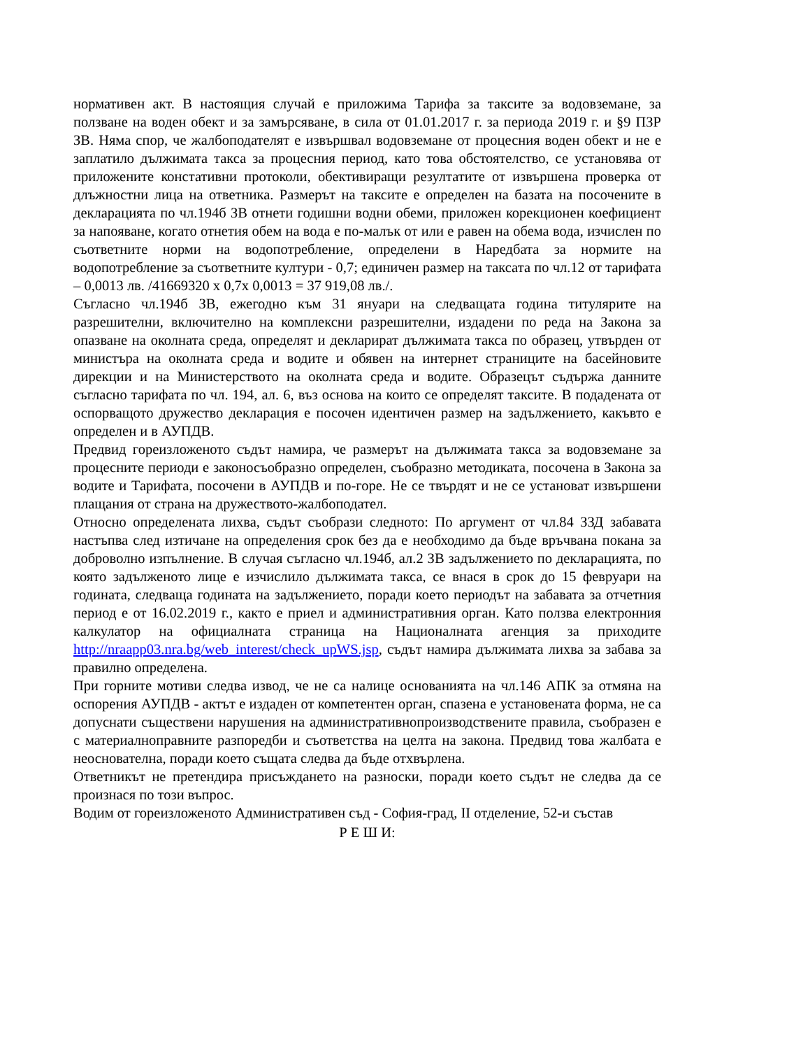нормативен акт. В настоящия случай е приложима Тарифа за таксите за водовземане, за ползване на воден обект и за замърсяване, в сила от 01.01.2017 г. за периода 2019 г. и §9 ПЗР ЗВ. Няма спор, че жалбоподателят е извършвал водовземане от процесния воден обект и не е заплатило дължимата такса за процесния период, като това обстоятелство, се установява от приложените констативни протоколи, обективиращи резултатите от извършена проверка от длъжностни лица на ответника. Размерът на таксите е определен на базата на посочените в декларацията по чл.194б ЗВ отнети годишни водни обеми, приложен корекционен коефициент за напояване, когато отнетия обем на вода е по-малък от или е равен на обема вода, изчислен по съответните норми на водопотребление, определени в Наредбата за нормите на водопотребление за съответните култури - 0,7; единичен размер на таксата по чл.12 от тарифата – 0,0013 лв. /41669320 х 0,7х 0,0013 = 37 919,08 лв./.
Съгласно чл.194б ЗВ, ежегодно към 31 януари на следващата година титулярите на разрешителни, включително на комплексни разрешителни, издадени по реда на Закона за опазване на околната среда, определят и декларират дължимата такса по образец, утвърден от министъра на околната среда и водите и обявен на интернет страниците на басейновите дирекции и на Министерството на околната среда и водите. Образецът съдържа данните съгласно тарифата по чл. 194, ал. 6, въз основа на които се определят таксите. В подадената от оспорващото дружество декларация е посочен идентичен размер на задължението, какъвто е определен и в АУПДВ.
Предвид гореизложеното съдът намира, че размерът на дължимата такса за водовземане за процесните периоди е законосъобразно определен, съобразно методиката, посочена в Закона за водите и Тарифата, посочени в АУПДВ и по-горе. Не се твърдят и не се установат извършени плащания от страна на дружеството-жалбоподател.
Относно определената лихва, съдът съобрази следното: По аргумент от чл.84 ЗЗД забавата настъпва след изтичане на определения срок без да е необходимо да бъде връчвана покана за доброволно изпълнение. В случая съгласно чл.194б, ал.2 ЗВ задължението по декларацията, по която задълженото лице е изчислило дължимата такса, се внася в срок до 15 февруари на годината, следваща годината на задължението, поради което периодът на забавата за отчетния период е от 16.02.2019 г., както е приел и административния орган. Като ползва електронния калкулатор на официалната страница на Националната агенция за приходите http://nraapp03.nra.bg/web_interest/check_upWS.jsp, съдът намира дължимата лихва за забава за правилно определена.
При горните мотиви следва извод, че не са налице основанията на чл.146 АПК за отмяна на оспорения АУПДВ - актът е издаден от компетентен орган, спазена е установената форма, не са допуснати съществени нарушения на административнопроизводствените правила, съобразен е с материалноправните разпоредби и съответства на целта на закона. Предвид това жалбата е неоснователна, поради което същата следва да бъде отхвърлена.
Ответникът не претендира присъждането на разноски, поради което съдът не следва да се произнася по този въпрос.
Водим от гореизложеното Административен съд - София-град, II отделение, 52-и състав
Р Е Ш И: